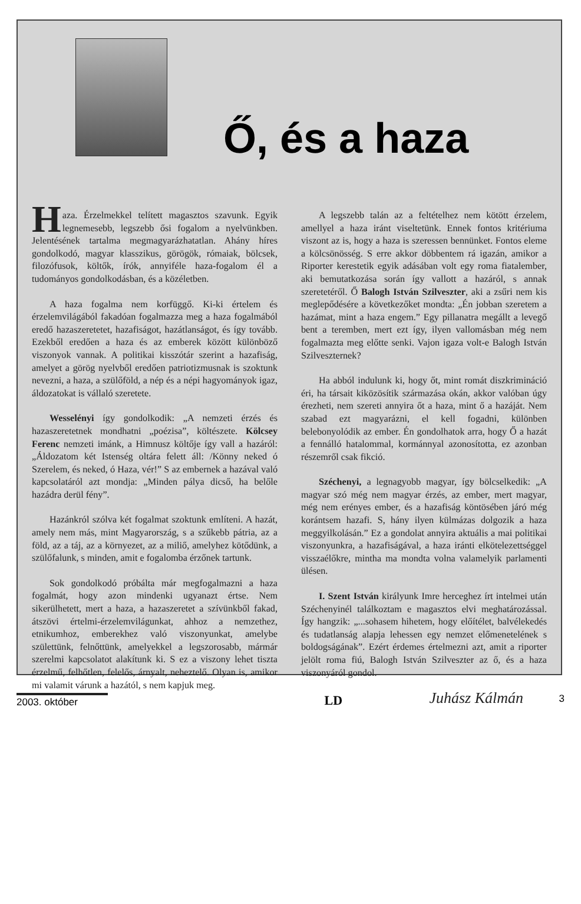Ő, és a haza
Haza. Érzelmekkel telített magasztos szavunk. Egyik legnemesebb, legszebb ősi fogalom a nyelvünkben. Jelentésének tartalma megmagyarázhatatlan. Ahány híres gondolkodó, magyar klasszikus, görögök, rómaiak, bölcsek, filozófusok, költők, írók, annyiféle haza-fogalom él a tudományos gondolkodásban, és a közéletben.
A haza fogalma nem korfüggő. Ki-ki értelem és érzelemvilágából fakadóan fogalmazza meg a haza fogalmából eredő hazaszeretetet, hazafiságot, hazátlanságot, és így tovább. Ezekből eredően a haza és az emberek között különböző viszonyok vannak. A politikai kisszótár szerint a hazafiság, amelyet a görög nyelvből eredően patriotizmusnak is szoktunk nevezni, a haza, a szülőföld, a nép és a népi hagyományok igaz, áldozatokat is vállaló szeretete.
Wesselényi így gondolkodik: „A nemzeti érzés és hazaszeretetnek mondhatni „poézisa”, költészete. Kölcsey Ferenc nemzeti imánk, a Himnusz költője így vall a hazáról: „Áldozatom két Istenség oltára felett áll: /Könny neked ó Szerelem, és neked, ó Haza, vér!” S az embernek a hazával való kapcsolatáról azt mondja: „Minden pálya dicső, ha belőle hazádra derül fény”.
Hazánkról szólva két fogalmat szoktunk említeni. A hazát, amely nem más, mint Magyarország, s a szűkebb pátria, az a föld, az a táj, az a környezet, az a miliő, amelyhez kötődünk, a szülőfalunk, s minden, amit e fogalomba érzőnek tartunk.
Sok gondolkodó próbálta már megfogalmazni a haza fogalmát, hogy azon mindenki ugyanazt értse. Nem sikerülhetett, mert a haza, a hazaszeretet a szívünkből fakad, átszövi értelmi-érzelemvilágunkat, ahhoz a nemzethez, etnikumhoz, emberekhez való viszonyunkat, amelybe születtünk, felnőttünk, amelyekkel a legszorosabb, mármár szerelmi kapcsolatot alakítunk ki. S ez a viszony lehet tiszta érzelmű, felhőtlen, felelős, árnyalt, neheztelő. Olyan is, amikor mi valamit várunk a hazától, s nem kapjuk meg.
A legszebb talán az a feltételhez nem kötött érzelem, amellyel a haza iránt viseltetünk. Ennek fontos kritériuma viszont az is, hogy a haza is szeressen bennünket. Fontos eleme a kölcsönösség. S erre akkor döbbentem rá igazán, amikor a Riporter kerestetik egyik adásában volt egy roma fiatalember, aki bemutatkozása során így vallott a hazáról, s annak szeretetéről. Ő Balogh István Szilveszter, aki a zsűri nem kis meglepődésére a következőket mondta: „Én jobban szeretem a hazámat, mint a haza engem.” Egy pillanatra megállt a levegő bent a teremben, mert ezt így, ilyen vallomásban még nem fogalmazta meg előtte senki. Vajon igaza volt-e Balogh István Szilveszternek?
Ha abból indulunk ki, hogy őt, mint romát diszkrimináció éri, ha társait kiközösítik származása okán, akkor valóban úgy érezheti, nem szereti annyira őt a haza, mint ő a hazáját. Nem szabad ezt magyarázni, el kell fogadni, különben belebonyolódik az ember. Én gondolhatok arra, hogy Ő a hazát a fennálló hatalommal, kormánnyal azonosította, ez azonban részemről csak fikció.
Széchenyi, a legnagyobb magyar, így bölcselkedik: „A magyar szó még nem magyar érzés, az ember, mert magyar, még nem erényes ember, és a hazafiság köntösében járó még korántsem hazafi. S, hány ilyen külmázas dolgozik a haza meggyilkolásán.” Ez a gondolat annyira aktuális a mai politikai viszonyunkra, a hazafiságával, a haza iránti elkötelezettséggel visszaélőkre, mintha ma mondta volna valamelyik parlamenti ülésen.
I. Szent István királyunk Imre herceghez írt intelmei után Széchenyinél találkoztam e magasztos elvi meghatározással. Így hangzik: „...sohasem hihetem, hogy előítélet, balvélekedés és tudatlanság alapja lehessen egy nemzet előmenetelének s boldogságának”. Ezért érdemes értelmezni azt, amit a riporter jelölt roma fiú, Balogh István Szilveszter az ő, és a haza viszonyáról gondol.
Juhász Kálmán
2003. október LD 3